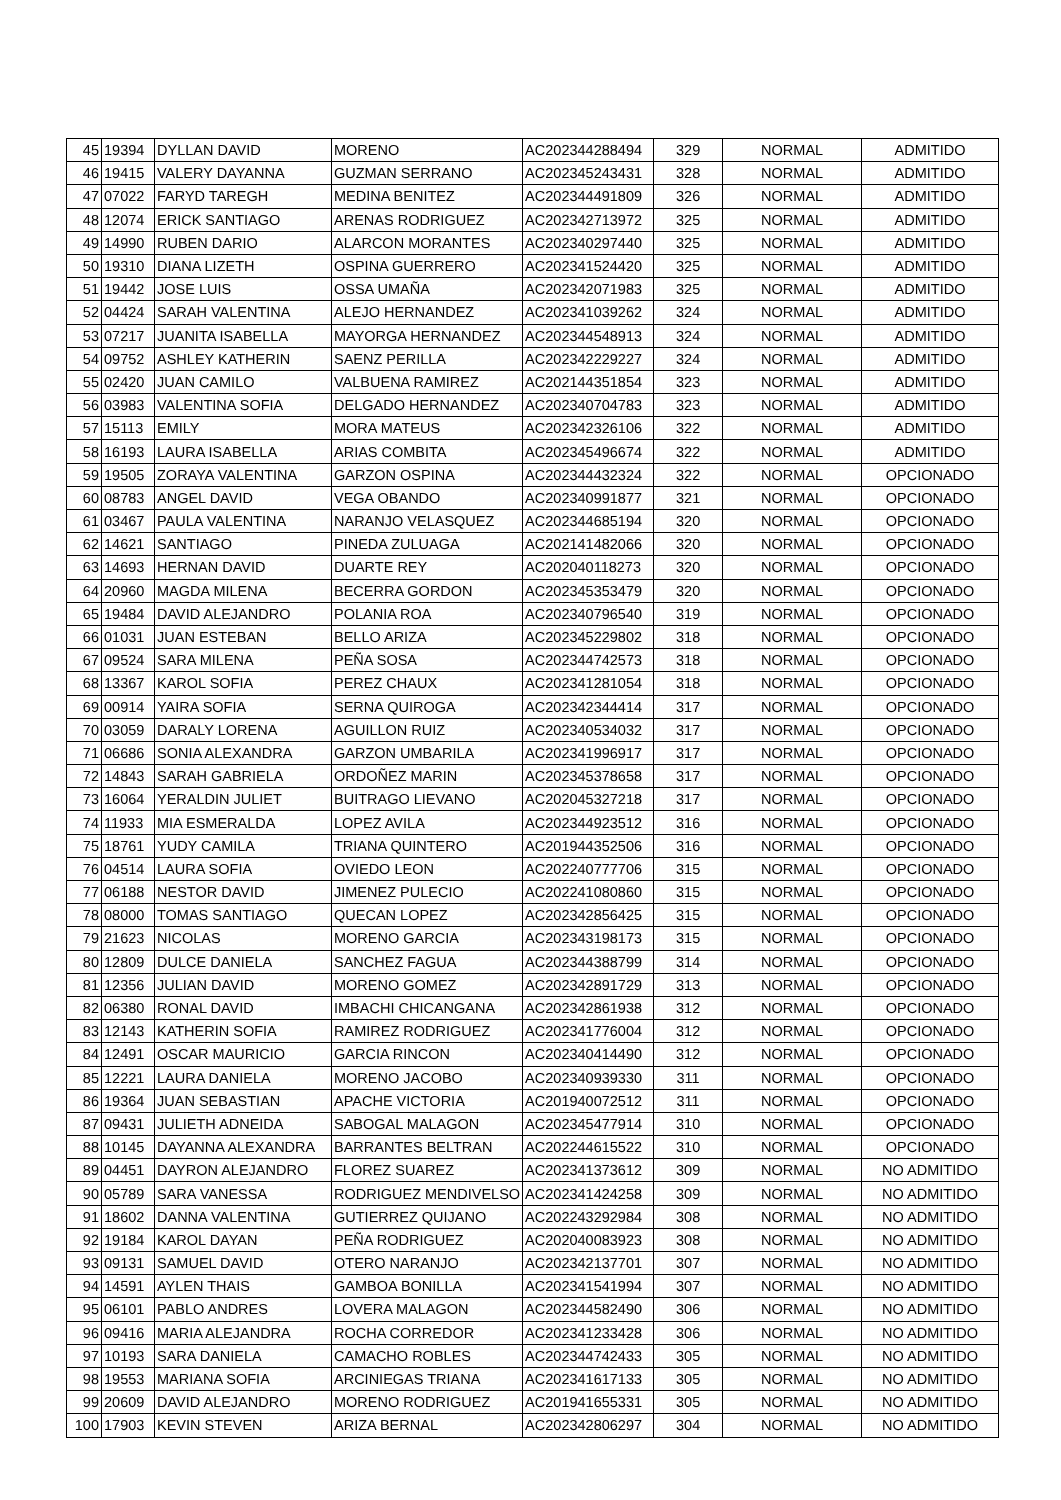| 45 | 19394 | DYLLAN DAVID | MORENO | AC202344288494 | 329 | NORMAL | ADMITIDO |
| 46 | 19415 | VALERY DAYANNA | GUZMAN SERRANO | AC202345243431 | 328 | NORMAL | ADMITIDO |
| 47 | 07022 | FARYD TAREGH | MEDINA BENITEZ | AC202344491809 | 326 | NORMAL | ADMITIDO |
| 48 | 12074 | ERICK SANTIAGO | ARENAS RODRIGUEZ | AC202342713972 | 325 | NORMAL | ADMITIDO |
| 49 | 14990 | RUBEN DARIO | ALARCON MORANTES | AC202340297440 | 325 | NORMAL | ADMITIDO |
| 50 | 19310 | DIANA LIZETH | OSPINA GUERRERO | AC202341524420 | 325 | NORMAL | ADMITIDO |
| 51 | 19442 | JOSE LUIS | OSSA UMAÑA | AC202342071983 | 325 | NORMAL | ADMITIDO |
| 52 | 04424 | SARAH VALENTINA | ALEJO HERNANDEZ | AC202341039262 | 324 | NORMAL | ADMITIDO |
| 53 | 07217 | JUANITA ISABELLA | MAYORGA HERNANDEZ | AC202344548913 | 324 | NORMAL | ADMITIDO |
| 54 | 09752 | ASHLEY KATHERIN | SAENZ PERILLA | AC202342229227 | 324 | NORMAL | ADMITIDO |
| 55 | 02420 | JUAN CAMILO | VALBUENA RAMIREZ | AC202144351854 | 323 | NORMAL | ADMITIDO |
| 56 | 03983 | VALENTINA SOFIA | DELGADO HERNANDEZ | AC202340704783 | 323 | NORMAL | ADMITIDO |
| 57 | 15113 | EMILY | MORA MATEUS | AC202342326106 | 322 | NORMAL | ADMITIDO |
| 58 | 16193 | LAURA ISABELLA | ARIAS COMBITA | AC202345496674 | 322 | NORMAL | ADMITIDO |
| 59 | 19505 | ZORAYA VALENTINA | GARZON OSPINA | AC202344432324 | 322 | NORMAL | OPCIONADO |
| 60 | 08783 | ANGEL DAVID | VEGA OBANDO | AC202340991877 | 321 | NORMAL | OPCIONADO |
| 61 | 03467 | PAULA VALENTINA | NARANJO VELASQUEZ | AC202344685194 | 320 | NORMAL | OPCIONADO |
| 62 | 14621 | SANTIAGO | PINEDA ZULUAGA | AC202141482066 | 320 | NORMAL | OPCIONADO |
| 63 | 14693 | HERNAN DAVID | DUARTE REY | AC202040118273 | 320 | NORMAL | OPCIONADO |
| 64 | 20960 | MAGDA MILENA | BECERRA GORDON | AC202345353479 | 320 | NORMAL | OPCIONADO |
| 65 | 19484 | DAVID ALEJANDRO | POLANIA ROA | AC202340796540 | 319 | NORMAL | OPCIONADO |
| 66 | 01031 | JUAN ESTEBAN | BELLO ARIZA | AC202345229802 | 318 | NORMAL | OPCIONADO |
| 67 | 09524 | SARA MILENA | PEÑA SOSA | AC202344742573 | 318 | NORMAL | OPCIONADO |
| 68 | 13367 | KAROL SOFIA | PEREZ CHAUX | AC202341281054 | 318 | NORMAL | OPCIONADO |
| 69 | 00914 | YAIRA SOFIA | SERNA QUIROGA | AC202342344414 | 317 | NORMAL | OPCIONADO |
| 70 | 03059 | DARALY LORENA | AGUILLON RUIZ | AC202340534032 | 317 | NORMAL | OPCIONADO |
| 71 | 06686 | SONIA ALEXANDRA | GARZON UMBARILA | AC202341996917 | 317 | NORMAL | OPCIONADO |
| 72 | 14843 | SARAH GABRIELA | ORDOÑEZ MARIN | AC202345378658 | 317 | NORMAL | OPCIONADO |
| 73 | 16064 | YERALDIN JULIET | BUITRAGO LIEVANO | AC202045327218 | 317 | NORMAL | OPCIONADO |
| 74 | 11933 | MIA ESMERALDA | LOPEZ AVILA | AC202344923512 | 316 | NORMAL | OPCIONADO |
| 75 | 18761 | YUDY CAMILA | TRIANA QUINTERO | AC201944352506 | 316 | NORMAL | OPCIONADO |
| 76 | 04514 | LAURA SOFIA | OVIEDO LEON | AC202240777706 | 315 | NORMAL | OPCIONADO |
| 77 | 06188 | NESTOR DAVID | JIMENEZ PULECIO | AC202241080860 | 315 | NORMAL | OPCIONADO |
| 78 | 08000 | TOMAS SANTIAGO | QUECAN LOPEZ | AC202342856425 | 315 | NORMAL | OPCIONADO |
| 79 | 21623 | NICOLAS | MORENO GARCIA | AC202343198173 | 315 | NORMAL | OPCIONADO |
| 80 | 12809 | DULCE DANIELA | SANCHEZ FAGUA | AC202344388799 | 314 | NORMAL | OPCIONADO |
| 81 | 12356 | JULIAN DAVID | MORENO GOMEZ | AC202342891729 | 313 | NORMAL | OPCIONADO |
| 82 | 06380 | RONAL DAVID | IMBACHI CHICANGANA | AC202342861938 | 312 | NORMAL | OPCIONADO |
| 83 | 12143 | KATHERIN SOFIA | RAMIREZ RODRIGUEZ | AC202341776004 | 312 | NORMAL | OPCIONADO |
| 84 | 12491 | OSCAR MAURICIO | GARCIA RINCON | AC202340414490 | 312 | NORMAL | OPCIONADO |
| 85 | 12221 | LAURA DANIELA | MORENO JACOBO | AC202340939330 | 311 | NORMAL | OPCIONADO |
| 86 | 19364 | JUAN SEBASTIAN | APACHE VICTORIA | AC201940072512 | 311 | NORMAL | OPCIONADO |
| 87 | 09431 | JULIETH ADNEIDA | SABOGAL MALAGON | AC202345477914 | 310 | NORMAL | OPCIONADO |
| 88 | 10145 | DAYANNA ALEXANDRA | BARRANTES BELTRAN | AC202244615522 | 310 | NORMAL | OPCIONADO |
| 89 | 04451 | DAYRON ALEJANDRO | FLOREZ SUAREZ | AC202341373612 | 309 | NORMAL | NO ADMITIDO |
| 90 | 05789 | SARA VANESSA | RODRIGUEZ MENDIVELSO | AC202341424258 | 309 | NORMAL | NO ADMITIDO |
| 91 | 18602 | DANNA VALENTINA | GUTIERREZ QUIJANO | AC202243292984 | 308 | NORMAL | NO ADMITIDO |
| 92 | 19184 | KAROL DAYAN | PEÑA RODRIGUEZ | AC202040083923 | 308 | NORMAL | NO ADMITIDO |
| 93 | 09131 | SAMUEL DAVID | OTERO NARANJO | AC202342137701 | 307 | NORMAL | NO ADMITIDO |
| 94 | 14591 | AYLEN THAIS | GAMBOA BONILLA | AC202341541994 | 307 | NORMAL | NO ADMITIDO |
| 95 | 06101 | PABLO ANDRES | LOVERA MALAGON | AC202344582490 | 306 | NORMAL | NO ADMITIDO |
| 96 | 09416 | MARIA ALEJANDRA | ROCHA CORREDOR | AC202341233428 | 306 | NORMAL | NO ADMITIDO |
| 97 | 10193 | SARA DANIELA | CAMACHO ROBLES | AC202344742433 | 305 | NORMAL | NO ADMITIDO |
| 98 | 19553 | MARIANA SOFIA | ARCINIEGAS TRIANA | AC202341617133 | 305 | NORMAL | NO ADMITIDO |
| 99 | 20609 | DAVID ALEJANDRO | MORENO RODRIGUEZ | AC201941655331 | 305 | NORMAL | NO ADMITIDO |
| 100 | 17903 | KEVIN STEVEN | ARIZA BERNAL | AC202342806297 | 304 | NORMAL | NO ADMITIDO |